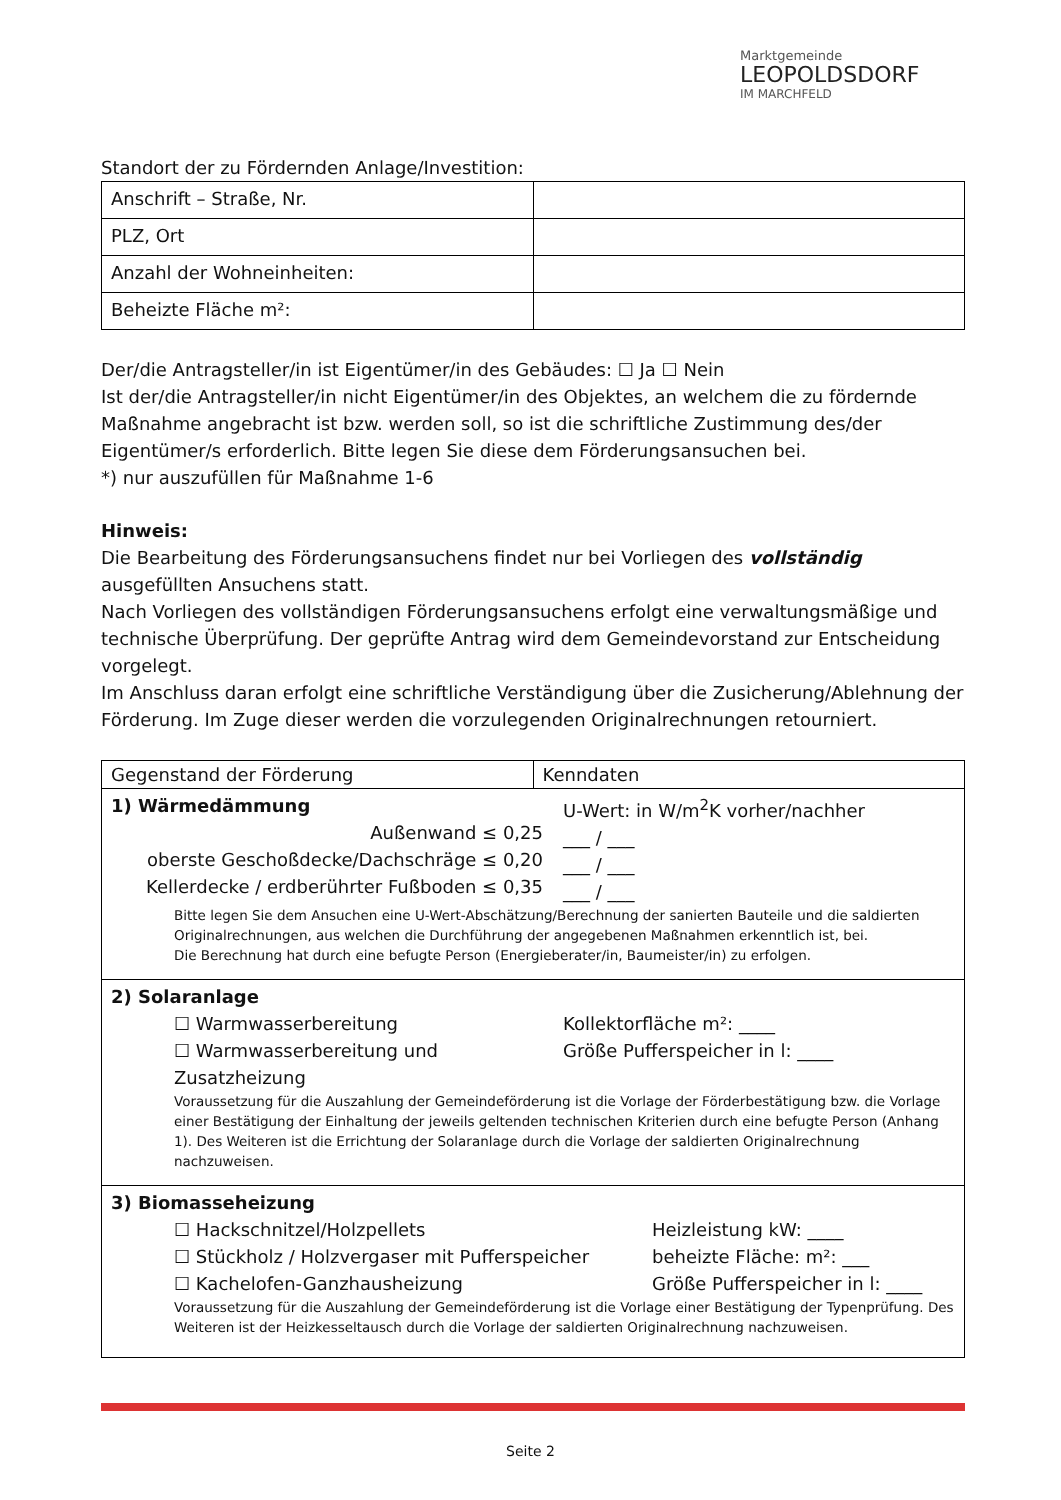Marktgemeinde
LEOPOLDSDORF
IM MARCHFELD
Standort der zu Fördernden Anlage/Investition:
| Anschrift – Straße, Nr. | |
| PLZ, Ort | |
| Anzahl der Wohneinheiten: | |
| Beheizte Fläche m²: | |
Der/die Antragsteller/in ist Eigentümer/in des Gebäudes: ☐ Ja ☐ Nein
Ist der/die Antragsteller/in nicht Eigentümer/in des Objektes, an welchem die zu fördernde Maßnahme angebracht ist bzw. werden soll, so ist die schriftliche Zustimmung des/der Eigentümer/s erforderlich. Bitte legen Sie diese dem Förderungsansuchen bei.
*) nur auszufüllen für Maßnahme 1-6
Hinweis:
Die Bearbeitung des Förderungsansuchens findet nur bei Vorliegen des vollständig ausgefüllten Ansuchens statt.
Nach Vorliegen des vollständigen Förderungsansuchens erfolgt eine verwaltungsmäßige und technische Überprüfung. Der geprüfte Antrag wird dem Gemeindevorstand zur Entscheidung vorgelegt.
Im Anschluss daran erfolgt eine schriftliche Verständigung über die Zusicherung/Ablehnung der Förderung. Im Zuge dieser werden die vorzulegenden Originalrechnungen retourniert.
| Gegenstand der Förderung | Kenndaten |
| --- | --- |
| 1) Wärmedämmung Außenwand ≤ 0,25 oberste Geschoßdecke/Dachschräge ≤ 0,20 Kellerdecke / erdberührter Fußboden ≤ 0,35 U-Wert: in W/m<sup>2</sup>K vorher/nachher ___ / ___ ___ / ___ ___ / ___ Bitte legen Sie dem Ansuchen eine U-Wert-Abschätzung/Berechnung der sanierten Bauteile und die saldierten Originalrechnungen, aus welchen die Durchführung der angegebenen Maßnahmen erkenntlich ist, bei. Die Berechnung hat durch eine befugte Person (Energieberater/in, Baumeister/in) zu erfolgen. | |
| 2) Solaranlage ☐ Warmwasserbereitung ☐ Warmwasserbereitung und Zusatzheizung Kollektorfläche m²: ____ Größe Pufferspeicher in l: ____ Voraussetzung für die Auszahlung der Gemeindeförderung ist die Vorlage der Förderbestätigung bzw. die Vorlage einer Bestätigung der Einhaltung der jeweils geltenden technischen Kriterien durch eine befugte Person (Anhang 1). Des Weiteren ist die Errichtung der Solaranlage durch die Vorlage der saldierten Originalrechnung nachzuweisen. | |
| 3) Biomasseheizung ☐ Hackschnitzel/Holzpellets ☐ Stückholz / Holzvergaser mit Pufferspeicher ☐ Kachelofen-Ganzhausheizung Heizleistung kW: ____ beheizte Fläche: m²: ___ Größe Pufferspeicher in l: ____ Voraussetzung für die Auszahlung der Gemeindeförderung ist die Vorlage einer Bestätigung der Typenprüfung. Des Weiteren ist der Heizkesseltausch durch die Vorlage der saldierten Originalrechnung nachzuweisen. | |
Seite 2